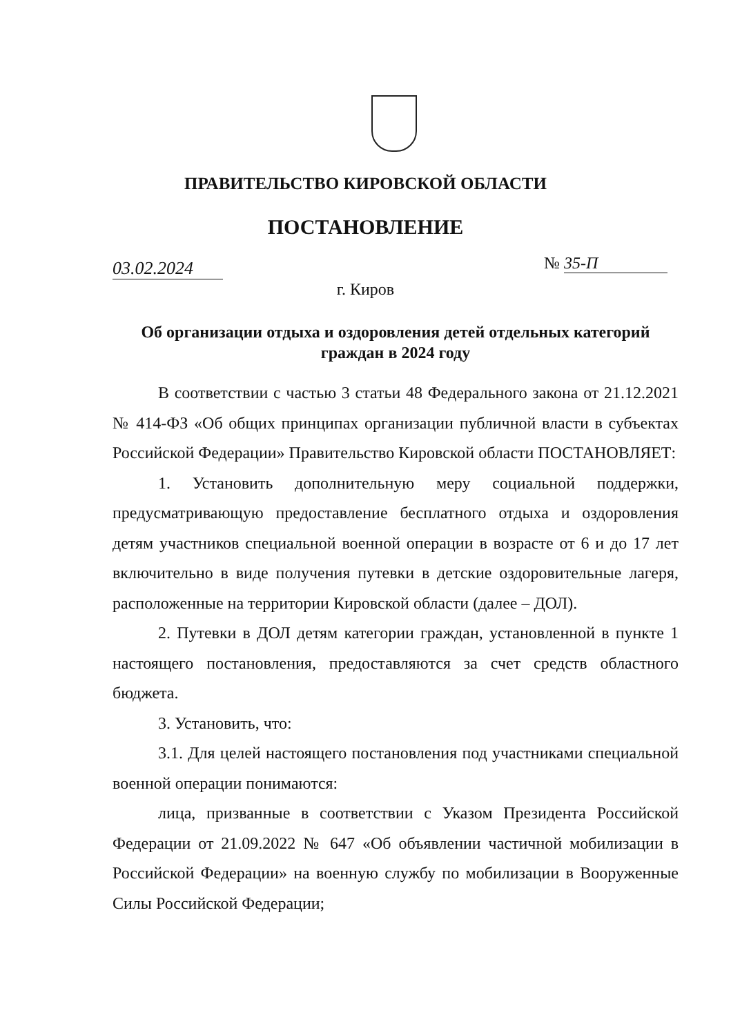ПРАВИТЕЛЬСТВО КИРОВСКОЙ ОБЛАСТИ
ПОСТАНОВЛЕНИЕ
03.02.2024 № 35-П
г. Киров
Об организации отдыха и оздоровления детей отдельных категорий граждан в 2024 году
В соответствии с частью 3 статьи 48 Федерального закона от 21.12.2021 № 414-ФЗ «Об общих принципах организации публичной власти в субъектах Российской Федерации» Правительство Кировской области ПОСТАНОВЛЯЕТ:
1. Установить дополнительную меру социальной поддержки, предусматривающую предоставление бесплатного отдыха и оздоровления детям участников специальной военной операции в возрасте от 6 и до 17 лет включительно в виде получения путевки в детские оздоровительные лагеря, расположенные на территории Кировской области (далее – ДОЛ).
2. Путевки в ДОЛ детям категории граждан, установленной в пункте 1 настоящего постановления, предоставляются за счет средств областного бюджета.
3. Установить, что:
3.1. Для целей настоящего постановления под участниками специальной военной операции понимаются:
лица, призванные в соответствии с Указом Президента Российской Федерации от 21.09.2022 № 647 «Об объявлении частичной мобилизации в Российской Федерации» на военную службу по мобилизации в Вооруженные Силы Российской Федерации;